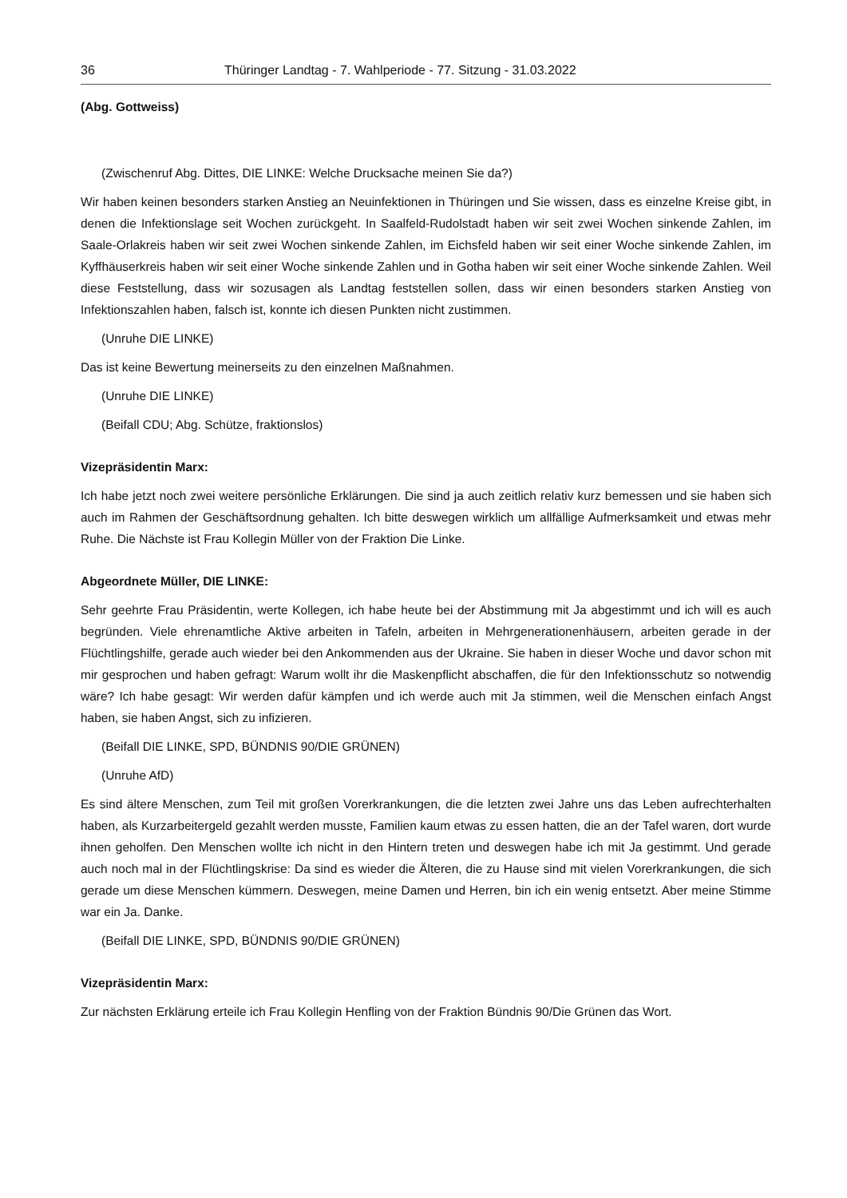36 Thüringer Landtag - 7. Wahlperiode - 77. Sitzung - 31.03.2022
(Abg. Gottweiss)
(Zwischenruf Abg. Dittes, DIE LINKE: Welche Drucksache meinen Sie da?)
Wir haben keinen besonders starken Anstieg an Neuinfektionen in Thüringen und Sie wissen, dass es einzelne Kreise gibt, in denen die Infektionslage seit Wochen zurückgeht. In Saalfeld-Rudolstadt haben wir seit zwei Wochen sinkende Zahlen, im Saale-Orlakreis haben wir seit zwei Wochen sinkende Zahlen, im Eichsfeld haben wir seit einer Woche sinkende Zahlen, im Kyffhäuserkreis haben wir seit einer Woche sinkende Zahlen und in Gotha haben wir seit einer Woche sinkende Zahlen. Weil diese Feststellung, dass wir sozusagen als Landtag feststellen sollen, dass wir einen besonders starken Anstieg von Infektionszahlen haben, falsch ist, konnte ich diesen Punkten nicht zustimmen.
(Unruhe DIE LINKE)
Das ist keine Bewertung meinerseits zu den einzelnen Maßnahmen.
(Unruhe DIE LINKE)
(Beifall CDU; Abg. Schütze, fraktionslos)
Vizepräsidentin Marx:
Ich habe jetzt noch zwei weitere persönliche Erklärungen. Die sind ja auch zeitlich relativ kurz bemessen und sie haben sich auch im Rahmen der Geschäftsordnung gehalten. Ich bitte deswegen wirklich um allfällige Aufmerksamkeit und etwas mehr Ruhe. Die Nächste ist Frau Kollegin Müller von der Fraktion Die Linke.
Abgeordnete Müller, DIE LINKE:
Sehr geehrte Frau Präsidentin, werte Kollegen, ich habe heute bei der Abstimmung mit Ja abgestimmt und ich will es auch begründen. Viele ehrenamtliche Aktive arbeiten in Tafeln, arbeiten in Mehrgenerationenhäusern, arbeiten gerade in der Flüchtlingshilfe, gerade auch wieder bei den Ankommenden aus der Ukraine. Sie haben in dieser Woche und davor schon mit mir gesprochen und haben gefragt: Warum wollt ihr die Maskenpflicht abschaffen, die für den Infektionsschutz so notwendig wäre? Ich habe gesagt: Wir werden dafür kämpfen und ich werde auch mit Ja stimmen, weil die Menschen einfach Angst haben, sie haben Angst, sich zu infizieren.
(Beifall DIE LINKE, SPD, BÜNDNIS 90/DIE GRÜNEN)
(Unruhe AfD)
Es sind ältere Menschen, zum Teil mit großen Vorerkrankungen, die die letzten zwei Jahre uns das Leben aufrechterhalten haben, als Kurzarbeitergeld gezahlt werden musste, Familien kaum etwas zu essen hatten, die an der Tafel waren, dort wurde ihnen geholfen. Den Menschen wollte ich nicht in den Hintern treten und deswegen habe ich mit Ja gestimmt. Und gerade auch noch mal in der Flüchtlingskrise: Da sind es wieder die Älteren, die zu Hause sind mit vielen Vorerkrankungen, die sich gerade um diese Menschen kümmern. Deswegen, meine Damen und Herren, bin ich ein wenig entsetzt. Aber meine Stimme war ein Ja. Danke.
(Beifall DIE LINKE, SPD, BÜNDNIS 90/DIE GRÜNEN)
Vizepräsidentin Marx:
Zur nächsten Erklärung erteile ich Frau Kollegin Henfling von der Fraktion Bündnis 90/Die Grünen das Wort.